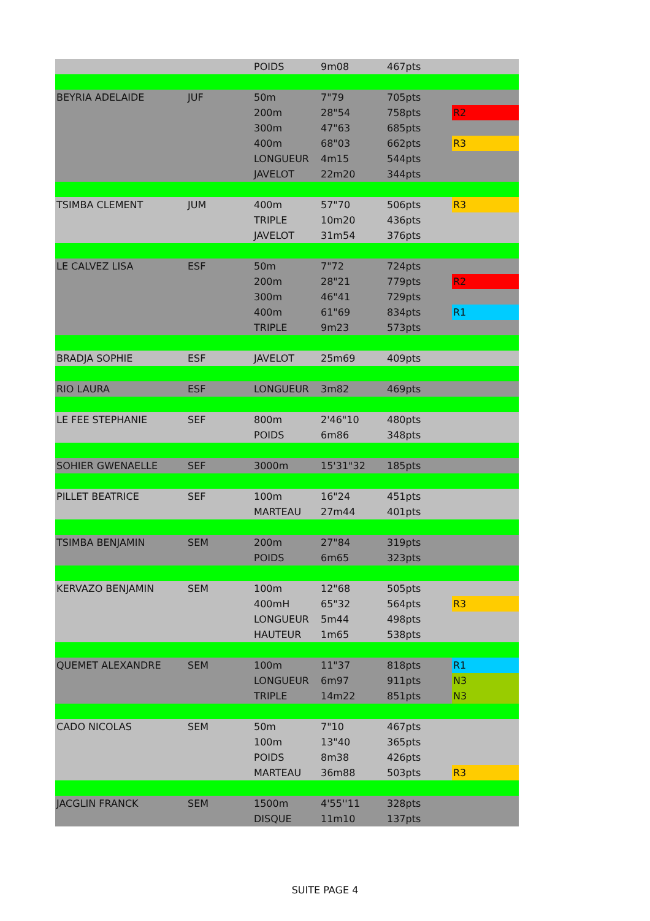| | | POIDS | 9m08 | 467pts | |
| BEYRIA ADELAIDE | JUF | 50m | 7"79 | 705pts | |
| | | 200m | 28"54 | 758pts | R2 |
| | | 300m | 47"63 | 685pts | |
| | | 400m | 68"03 | 662pts | R3 |
| | | LONGUEUR | 4m15 | 544pts | |
| | | JAVELOT | 22m20 | 344pts | |
| TSIMBA CLEMENT | JUM | 400m | 57"70 | 506pts | R3 |
| | | TRIPLE | 10m20 | 436pts | |
| | | JAVELOT | 31m54 | 376pts | |
| LE CALVEZ LISA | ESF | 50m | 7"72 | 724pts | |
| | | 200m | 28"21 | 779pts | R2 |
| | | 300m | 46"41 | 729pts | |
| | | 400m | 61"69 | 834pts | R1 |
| | | TRIPLE | 9m23 | 573pts | |
| BRADJA SOPHIE | ESF | JAVELOT | 25m69 | 409pts | |
| RIO LAURA | ESF | LONGUEUR | 3m82 | 469pts | |
| LE FEE STEPHANIE | SEF | 800m | 2'46"10 | 480pts | |
| | | POIDS | 6m86 | 348pts | |
| SOHIER GWENAELLE | SEF | 3000m | 15'31"32 | 185pts | |
| PILLET BEATRICE | SEF | 100m | 16"24 | 451pts | |
| | | MARTEAU | 27m44 | 401pts | |
| TSIMBA BENJAMIN | SEM | 200m | 27"84 | 319pts | |
| | | POIDS | 6m65 | 323pts | |
| KERVAZO BENJAMIN | SEM | 100m | 12"68 | 505pts | |
| | | 400mH | 65"32 | 564pts | R3 |
| | | LONGUEUR | 5m44 | 498pts | |
| | | HAUTEUR | 1m65 | 538pts | |
| QUEMET ALEXANDRE | SEM | 100m | 11"37 | 818pts | R1 |
| | | LONGUEUR | 6m97 | 911pts | N3 |
| | | TRIPLE | 14m22 | 851pts | N3 |
| CADO NICOLAS | SEM | 50m | 7"10 | 467pts | |
| | | 100m | 13"40 | 365pts | |
| | | POIDS | 8m38 | 426pts | |
| | | MARTEAU | 36m88 | 503pts | R3 |
| JACGLIN FRANCK | SEM | 1500m | 4'55''11 | 328pts | |
| | | DISQUE | 11m10 | 137pts | |
SUITE PAGE 4